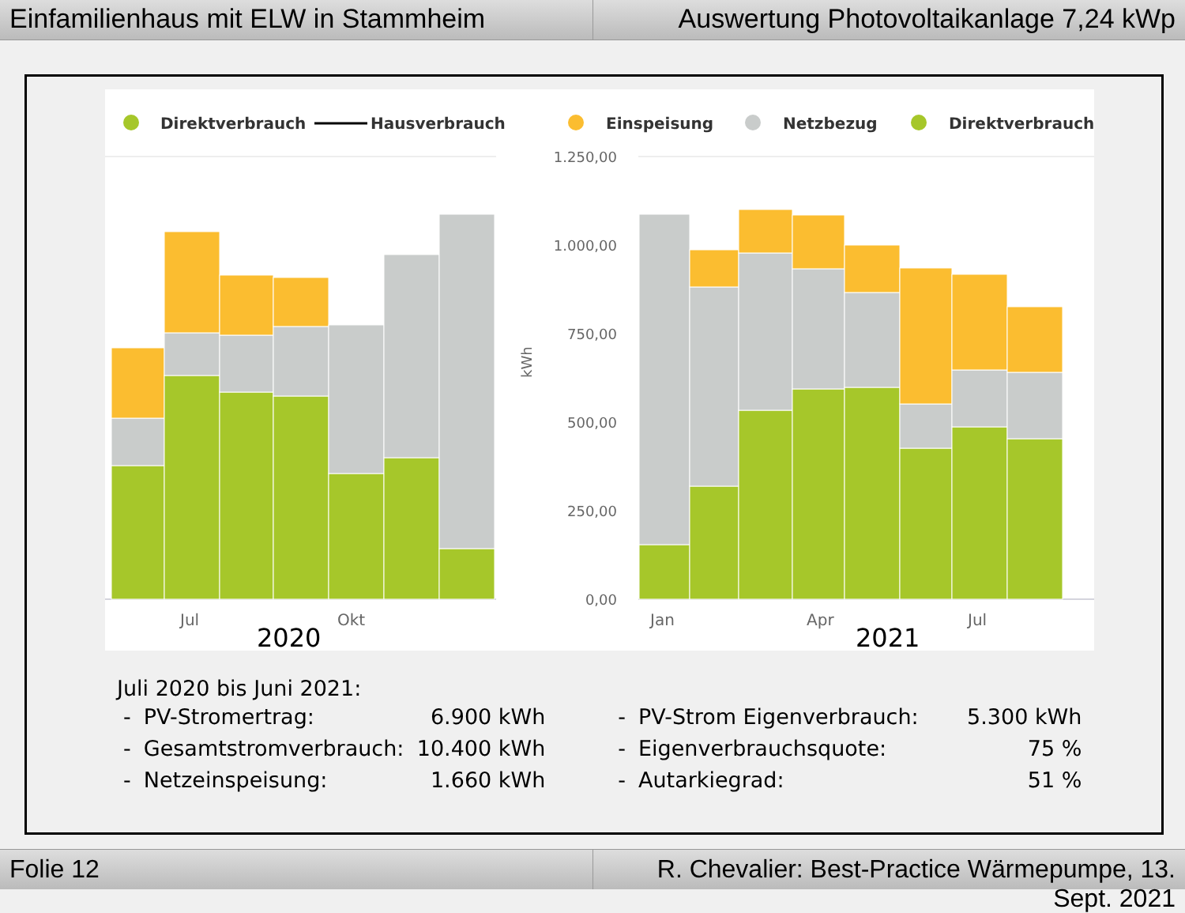Einfamilienhaus mit ELW in Stammheim
Auswertung Photovoltaikanlage 7,24 kWp
Direktverbrauch
Hausverbrauch
Einspeisung
Netzbezug
Direktverbrauch
1.250,00
1.000,00
750,00
500,00
250,00
0,00
kWh
Jul
Okt
Jan
Apr
Jul
2020
2021
Juli 2020 bis Juni 2021:
| - | PV-Stromertrag: | 6.900 kWh | | - | PV-Strom Eigenverbrauch: | 5.300 kWh |
| - | Gesamtstromverbrauch: | 10.400 kWh | | - | Eigenverbrauchsquote: | 75 % |
| - | Netzeinspeisung: | 1.660 kWh | | - | Autarkiegrad: | 51 % |
Folie 12 R. Chevalier: Best-Practice Wärmepumpe, 13. Sept. 2021